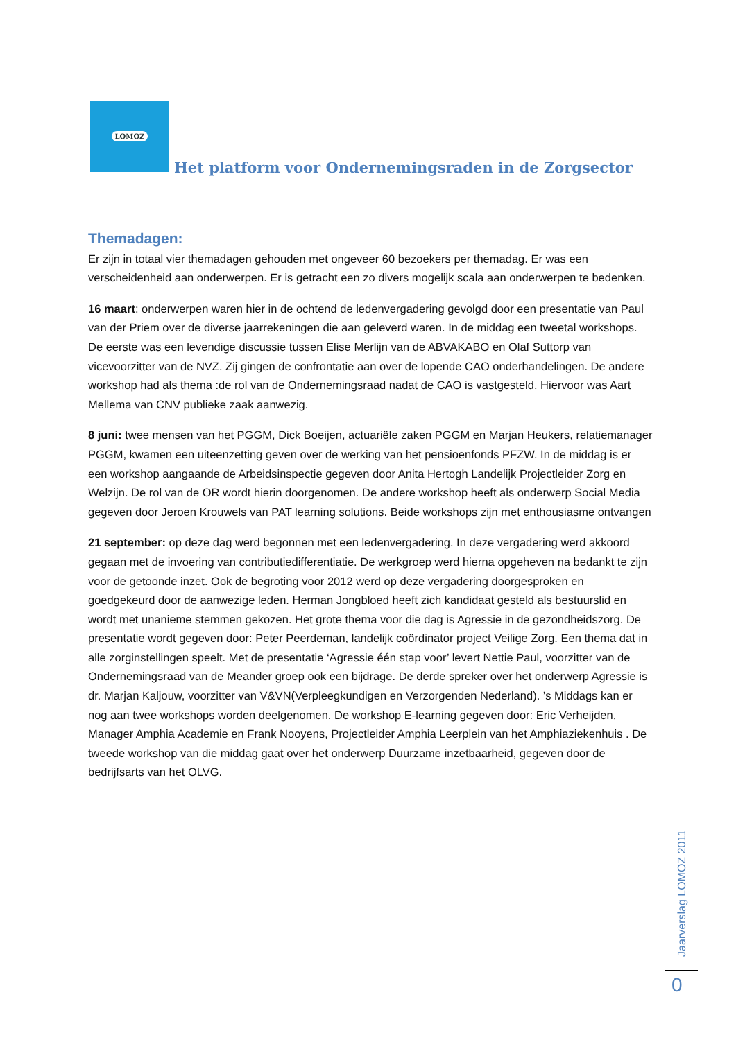LOMOZ
Het platform voor Ondernemingsraden in de Zorgsector
Themadagen:
Er zijn in totaal vier themadagen gehouden met ongeveer 60 bezoekers per themadag. Er was een verscheidenheid aan onderwerpen. Er is getracht een zo divers mogelijk scala aan onderwerpen te bedenken.
16 maart: onderwerpen waren hier in de ochtend de ledenvergadering gevolgd door een presentatie van Paul van der Priem over de diverse jaarrekeningen die aan geleverd waren. In de middag een tweetal workshops. De eerste was een levendige discussie tussen Elise Merlijn van de ABVAKABO en Olaf Suttorp van vicevoorzitter van de NVZ. Zij gingen de confrontatie aan over de lopende CAO onderhandelingen. De andere workshop had als thema :de rol van de Ondernemingsraad nadat de CAO is vastgesteld. Hiervoor was Aart Mellema van CNV publieke zaak aanwezig.
8 juni: twee mensen van het PGGM, Dick Boeijen, actuariële zaken PGGM en Marjan Heukers, relatiemanager PGGM, kwamen een uiteenzetting geven over de werking van het pensioenfonds PFZW. In de middag is er een workshop aangaande de Arbeidsinspectie gegeven door Anita Hertogh Landelijk Projectleider Zorg en Welzijn. De rol van de OR wordt hierin doorgenomen. De andere workshop heeft als onderwerp Social Media gegeven door Jeroen Krouwels van PAT learning solutions. Beide workshops zijn met enthousiasme ontvangen
21 september: op deze dag werd begonnen met een ledenvergadering. In deze vergadering werd akkoord gegaan met de invoering van contributiedifferentiatie. De werkgroep werd hierna opgeheven na bedankt te zijn voor de getoonde inzet. Ook de begroting voor 2012 werd op deze vergadering doorgesproken en goedgekeurd door de aanwezige leden. Herman Jongbloed heeft zich kandidaat gesteld als bestuurslid en wordt met unanieme stemmen gekozen. Het grote thema voor die dag is Agressie in de gezondheidszorg. De presentatie wordt gegeven door: Peter Peerdeman, landelijk coördinator project Veilige Zorg. Een thema dat in alle zorginstellingen speelt. Met de presentatie ‘Agressie één stap voor’ levert Nettie Paul, voorzitter van de Ondernemingsraad van de Meander groep ook een bijdrage. De derde spreker over het onderwerp Agressie is dr. Marjan Kaljouw, voorzitter van V&VN(Verpleegkundigen en Verzorgenden Nederland). ’s Middags kan er nog aan twee workshops worden deelgenomen. De workshop E-learning gegeven door: Eric Verheijden, Manager Amphia Academie en Frank Nooyens, Projectleider Amphia Leerplein van het Amphiaziekenhuis . De tweede workshop van die middag gaat over het onderwerp Duurzame inzetbaarheid, gegeven door de bedrijfsarts van het OLVG.
Jaarverslag LOMOZ 2011
0